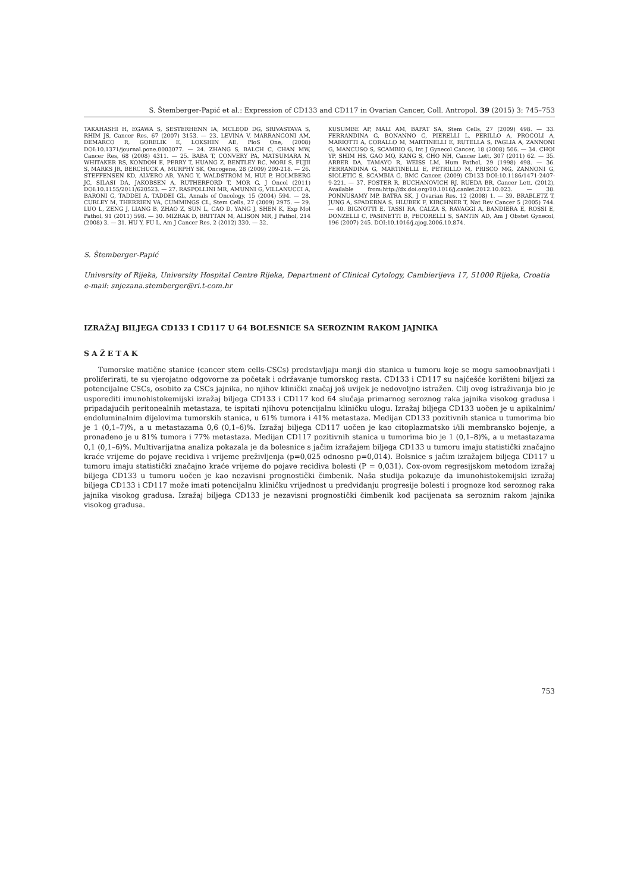S. Štemberger-Papić et al.: Expression of CD133 and CD117 in Ovarian Cancer, Coll. Antropol. 39 (2015) 3: 745–753
TAKAHASHI H, EGAWA S, SESTERHENN IA, MCLEOD DG, SRIVASTAVA S, RHIM JS, Cancer Res, 67 (2007) 3153. — 23. LEVINA V, MARRANGONI AM, DEMARCO R, GORELIK E, LOKSHIN AE, PloS One, (2008) DOI:10.1371/journal.pone.0003077. — 24. ZHANG S, BALCH C, CHAN MW, Cancer Res, 68 (2008) 4311. — 25. BABA T, CONVERY PA, MATSUMARA N, WHITAKER RS, KONDOH E, PERRY T, HUANG Z, BENTLEY RC, MORI S, FUJII S, MARKS JR, BERCHUCK A, MURPHY SK, Oncogene, 28 (2009) 209-218. — 26. STEFFENSEN KD, ALVERO AB, YANG Y, WALDSTROM M, HUI P, HOLMBERG JC, SILASI DA, JAKOBSEN A, RUTHERFORD T, MOR G, J Oncol (2011) DOI:10.1155/2011/620523. — 27. RASPOLLINI MR, AMUNNI G, VILLANUCCI A, BARONI G, TADDEI A, TADDEI GL, Annals of Oncology, 15 (2004) 594. — 28. CURLEY M, THERRIEN VA, CUMMINGS CL, Stem Cells, 27 (2009) 2975. — 29. LUO L, ZENG J, LIANG B, ZHAO Z, SUN L, CAO D, YANG J, SHEN K, Exp Mol Pathol, 91 (2011) 598. — 30. MIZRAK D, BRITTAN M, ALISON MR, J Pathol, 214 (2008) 3. — 31. HU Y, FU L, Am J Cancer Res, 2 (2012) 330. — 32.
KUSUMBE AP, MALI AM, BAPAT SA, Stem Cells, 27 (2009) 498. — 33. FERRANDINA G, BONANNO G, PIERELLI L, PERILLO A, PROCOLI A, MARIOTTI A, CORALLO M, MARTINELLI E, RUTELLA S, PAGLIA A, ZANNONI G, MANCUSO S, SCAMBIO G, Int J Gynecol Cancer, 18 (2008) 506. — 34. CHOI YP, SHIM HS, GAO MQ, KANG S, CHO NH, Cancer Lett, 307 (2011) 62. — 35. ARBER DA, TAMAYO R, WEISS LM, Hum Pathol, 29 (1998) 498. — 36. FERRANDINA G, MARTINELLI E, PETRILLO M, PRISCO MG, ZANNONI G, SIOLETIC S, SCAMBIA G, BMC Cancer, (2009) CD133 DOI:10.1186/1471-2407-9-221. — 37. FOSTER R, BUCHANOVICH RJ, RUEDA BR, Cancer Lett, (2012), Available from:http://dx.doi.org/10.1016/j.canlet.2012.10.023. — 38. PONNUSAMY MP, BATRA SK, J Ovarian Res, 12 (2008) 1. — 39. BRABLETZ T, JUNG A, SPADERNA S, HLUBEK F, KIRCHNER T, Nat Rev Cancer 5 (2005) 744. — 40. BIGNOTTI E, TASSI RA, CALZA S, RAVAGGI A, BANDIERA E, ROSSI E, DONZELLI C, PASINETTI B, PECORELLI S, SANTIN AD, Am J Obstet Gynecol, 196 (2007) 245. DOI:10.1016/j.ajog.2006.10.874.
S. Štemberger-Papić
University of Rijeka, University Hospital Centre Rijeka, Department of Clinical Cytology, Cambierijeva 17, 51000 Rijeka, Croatia
e-mail: snjezana.stemberger@ri.t-com.hr
IZRAŽAJ BILJEGA CD133 I CD117 U 64 BOLESNICE SA SEROZNIM RAKOM JAJNIKA
SAŽETAK
Tumorske matične stanice (cancer stem cells-CSCs) predstavljaju manji dio stanica u tumoru koje se mogu samoobnavljati i proliferirati, te su vjerojatno odgovorne za početak i održavanje tumorskog rasta. CD133 i CD117 su najčešće korišteni biljezi za potencijalne CSCs, osobito za CSCs jajnika, no njihov klinički značaj još uvijek je nedovoljno istražen. Cilj ovog istraživanja bio je usporediti imunohistokemijski izražaj biljega CD133 i CD117 kod 64 slučaja primarnog seroznog raka jajnika visokog gradusa i pripadajućih peritonealnih metastaza, te ispitati njihovu potencijalnu kliničku ulogu. Izražaj biljega CD133 uočen je u apikalnim/ endoluminalnim dijelovima tumorskih stanica, u 61% tumora i 41% metastaza. Medijan CD133 pozitivnih stanica u tumorima bio je 1 (0,1–7)%, a u metastazama 0,6 (0,1–6)%. Izražaj biljega CD117 uočen je kao citoplazmatsko i/ili membransko bojenje, a pronađeno je u 81% tumora i 77% metastaza. Medijan CD117 pozitivnih stanica u tumorima bio je 1 (0,1–8)%, a u metastazama 0,1 (0,1–6)%. Multivarijatna analiza pokazala je da bolesnice s jačim izražajem biljega CD133 u tumoru imaju statistički značajno kraće vrijeme do pojave recidiva i vrijeme preživljenja (p=0,025 odnosno p=0,014). Bolsnice s jačim izražajem biljega CD117 u tumoru imaju statistički značajno kraće vrijeme do pojave recidiva bolesti (P = 0,031). Cox-ovom regresijskom metodom izražaj biljega CD133 u tumoru uočen je kao nezavisni prognostički čimbenik. Naša studija pokazuje da imunohistokemijski izražaj biljega CD133 i CD117 može imati potencijalnu kliničku vrijednost u predviđanju progresije bolesti i prognoze kod seroznog raka jajnika visokog gradusa. Izražaj biljega CD133 je nezavisni prognostički čimbenik kod pacijenata sa seroznim rakom jajnika visokog gradusa.
753